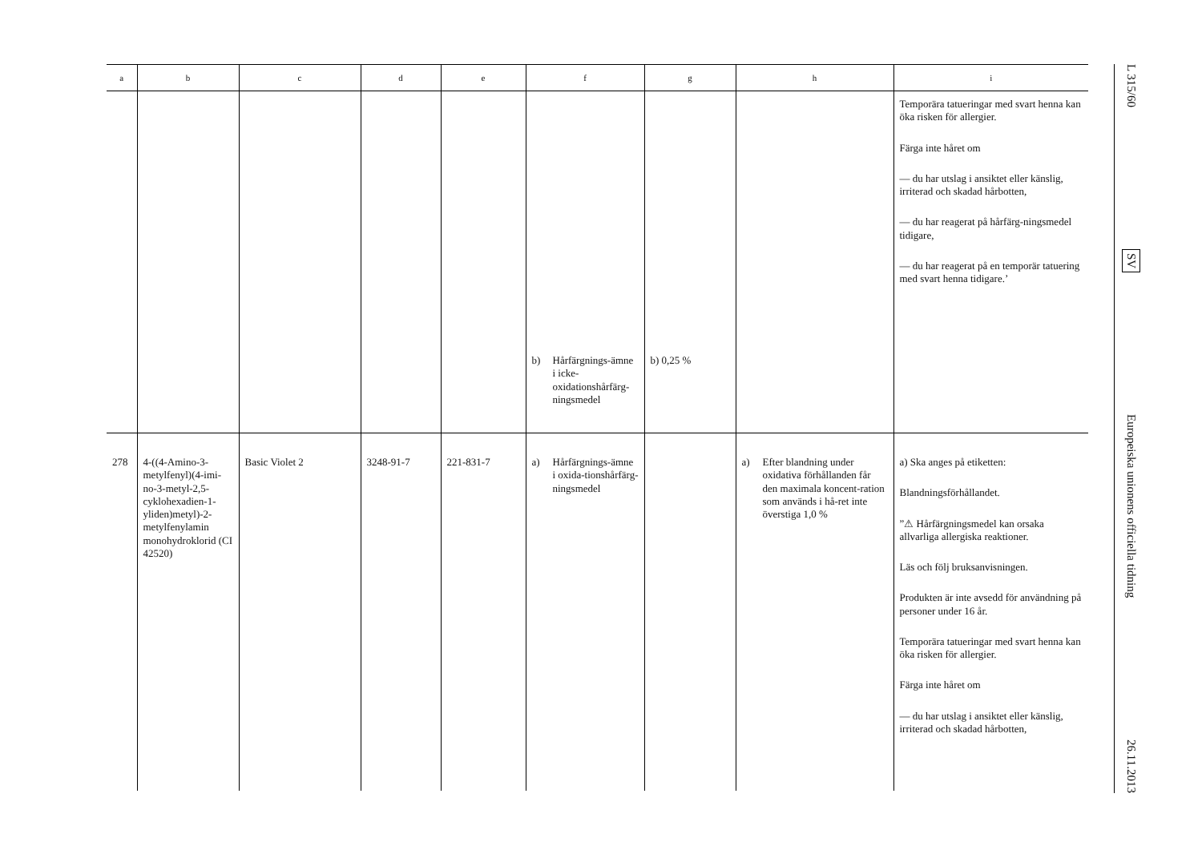| a | b | c | d | e | f | g | h | i |
| --- | --- | --- | --- | --- | --- | --- | --- | --- |
| | | | | | b) Hårfärgnings-ämne i icke-oxidationshårfärg-ningsmedel | b) 0,25 % | | Temporära tatueringar med svart henna kan öka risken för allergier. Färga inte håret om — du har utslag i ansiktet eller känslig, irriterad och skadad hårbotten, — du har reagerat på hårfärg-ningsmedel tidigare, — du har reagerat på en temporär tatuering med svart henna tidigare.’ |
| 278 | 4-((4-Amino-3-metylfenyl)(4-imi-no-3-metyl-2,5-cyklohexadien-1-yliden)metyl)-2-metylfenylamin monohydroklorid (CI 42520) | Basic Violet 2 | 3248-91-7 | 221-831-7 | a) Hårfärgnings-ämne i oxida-tionshårfärg-ningsmedel | | a) Efter blandning under oxidativa förhållanden får den maximala koncent-ration som används i hå-ret inte överstiga 1,0 % | a) Ska anges på etiketten: Blandningsförhållandet. ”⚠ Hårfärgningsmedel kan orsaka allvarliga allergiska reaktioner. Läs och följ bruksanvisningen. Produkten är inte avsedd för användning på personer under 16 år. Temporära tatueringar med svart henna kan öka risken för allergier. Färga inte håret om — du har utslag i ansiktet eller känslig, irriterad och skadad hårbotten, |
L 315/60
SV
Europeiska unionens officiella tidning
26.11.2013